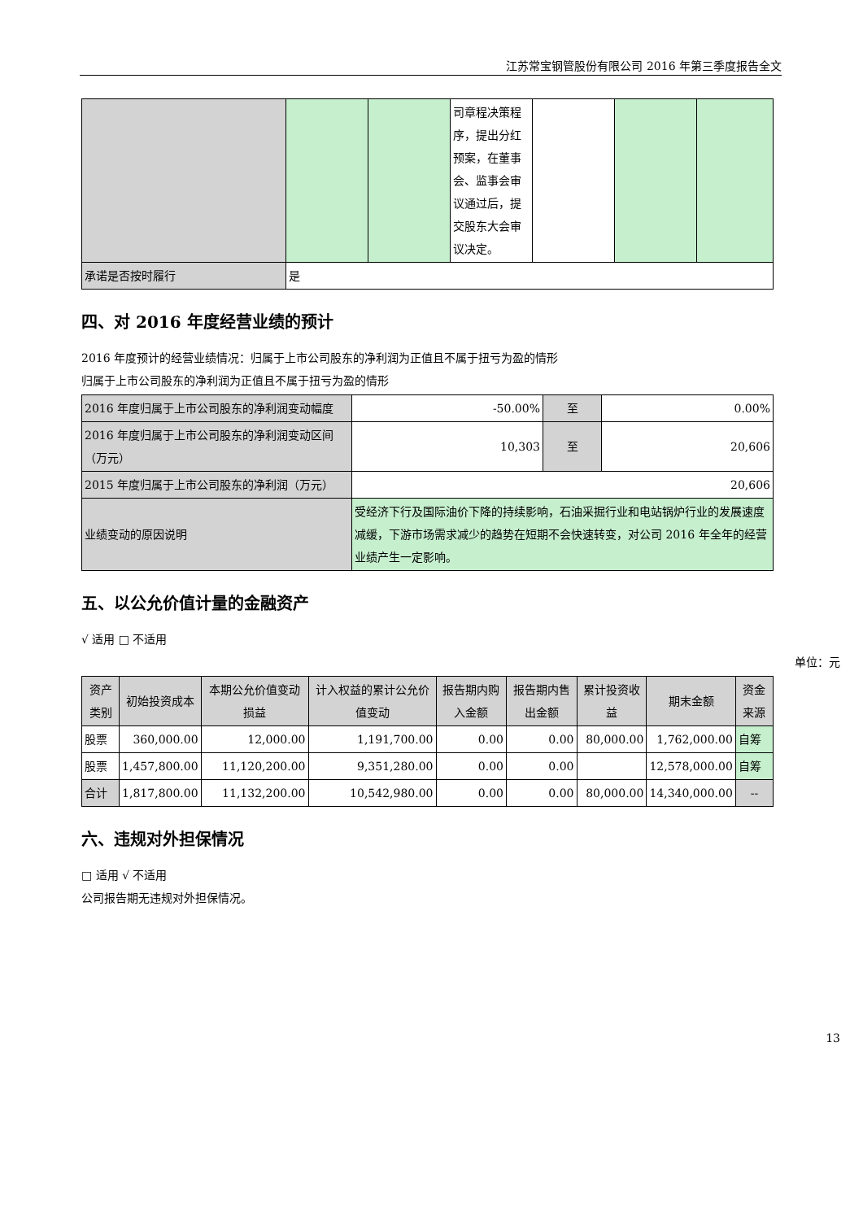江苏常宝钢管股份有限公司 2016 年第三季度报告全文
| | | | 司章程决策程序，提出分红预案，在董事会、监事会审议通过后，提交股东大会审议决定。 | | | |
| 承诺是否按时履行 | 是 | | | | | |
四、对 2016 年度经营业绩的预计
2016 年度预计的经营业绩情况：归属于上市公司股东的净利润为正值且不属于扭亏为盈的情形
归属于上市公司股东的净利润为正值且不属于扭亏为盈的情形
| 2016 年度归属于上市公司股东的净利润变动幅度 | -50.00% | 至 | 0.00% |
| 2016 年度归属于上市公司股东的净利润变动区间（万元） | 10,303 | 至 | 20,606 |
| 2015 年度归属于上市公司股东的净利润（万元） | 20,606 | | |
| 业绩变动的原因说明 | 受经济下行及国际油价下降的持续影响，石油采掘行业和电站锅炉行业的发展速度减缓，下游市场需求减少的趋势在短期不会快速转变，对公司 2016 年全年的经营业绩产生一定影响。 | | |
五、以公允价值计量的金融资产
√ 适用 □ 不适用
单位：元
| 资产类别 | 初始投资成本 | 本期公允价值变动损益 | 计入权益的累计公允价值变动 | 报告期内购入金额 | 报告期内售出金额 | 累计投资收益 | 期末金额 | 资金来源 |
| 股票 | 360,000.00 | 12,000.00 | 1,191,700.00 | 0.00 | 0.00 | 80,000.00 | 1,762,000.00 | 自筹 |
| 股票 | 1,457,800.00 | 11,120,200.00 | 9,351,280.00 | 0.00 | 0.00 | | 12,578,000.00 | 自筹 |
| 合计 | 1,817,800.00 | 11,132,200.00 | 10,542,980.00 | 0.00 | 0.00 | 80,000.00 | 14,340,000.00 | -- |
六、违规对外担保情况
□ 适用 √ 不适用
公司报告期无违规对外担保情况。
13